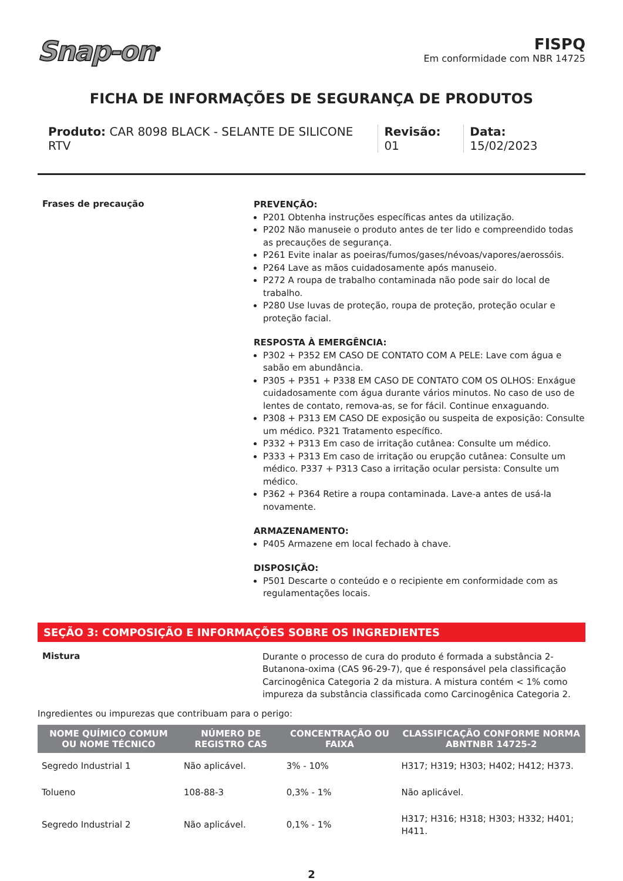Snap-on<sup>®</sup>
FISPQ
Em conformidade com NBR 14725
FICHA DE INFORMAÇÕES DE SEGURANÇA DE PRODUTOS
Produto: CAR 8098 BLACK - SELANTE DE SILICONE RTV
Revisão: 01 Data: 15/02/2023
Frases de precaução
PREVENÇÃO:
P201 Obtenha instruções específicas antes da utilização.
P202 Não manuseie o produto antes de ter lido e compreendido todas as precauções de segurança.
P261 Evite inalar as poeiras/fumos/gases/névoas/vapores/aerossóis.
P264 Lave as mãos cuidadosamente após manuseio.
P272 A roupa de trabalho contaminada não pode sair do local de trabalho.
P280 Use luvas de proteção, roupa de proteção, proteção ocular e proteção facial.
RESPOSTA À EMERGÊNCIA:
P302 + P352 EM CASO DE CONTATO COM A PELE: Lave com água e sabão em abundância.
P305 + P351 + P338 EM CASO DE CONTATO COM OS OLHOS: Enxágue cuidadosamente com água durante vários minutos. No caso de uso de lentes de contato, remova-as, se for fácil. Continue enxaguando.
P308 + P313 EM CASO DE exposição ou suspeita de exposição: Consulte um médico. P321 Tratamento específico.
P332 + P313 Em caso de irritação cutânea: Consulte um médico.
P333 + P313 Em caso de irritação ou erupção cutânea: Consulte um médico. P337 + P313 Caso a irritação ocular persista: Consulte um médico.
P362 + P364 Retire a roupa contaminada. Lave-a antes de usá-la novamente.
ARMAZENAMENTO:
P405 Armazene em local fechado à chave.
DISPOSIÇÃO:
P501 Descarte o conteúdo e o recipiente em conformidade com as regulamentações locais.
SEÇÃO 3: COMPOSIÇÃO E INFORMAÇÕES SOBRE OS INGREDIENTES
Mistura
Durante o processo de cura do produto é formada a substância 2-Butanona-oxima (CAS 96-29-7), que é responsável pela classificação Carcinogênica Categoria 2 da mistura. A mistura contém < 1% como impureza da substância classificada como Carcinogênica Categoria 2.
Ingredientes ou impurezas que contribuam para o perigo:
| NOME QUÍMICO COMUM OU NOME TÉCNICO | NÚMERO DE REGISTRO CAS | CONCENTRAÇÃO OU FAIXA | CLASSIFICAÇÃO CONFORME NORMA ABNTNBR 14725-2 |
| --- | --- | --- | --- |
| Segredo Industrial 1 | Não aplicável. | 3% - 10% | H317; H319; H303; H402; H412; H373. |
| Tolueno | 108-88-3 | 0,3% - 1% | Não aplicável. |
| Segredo Industrial 2 | Não aplicável. | 0,1% - 1% | H317; H316; H318; H303; H332; H401; H411. |
2